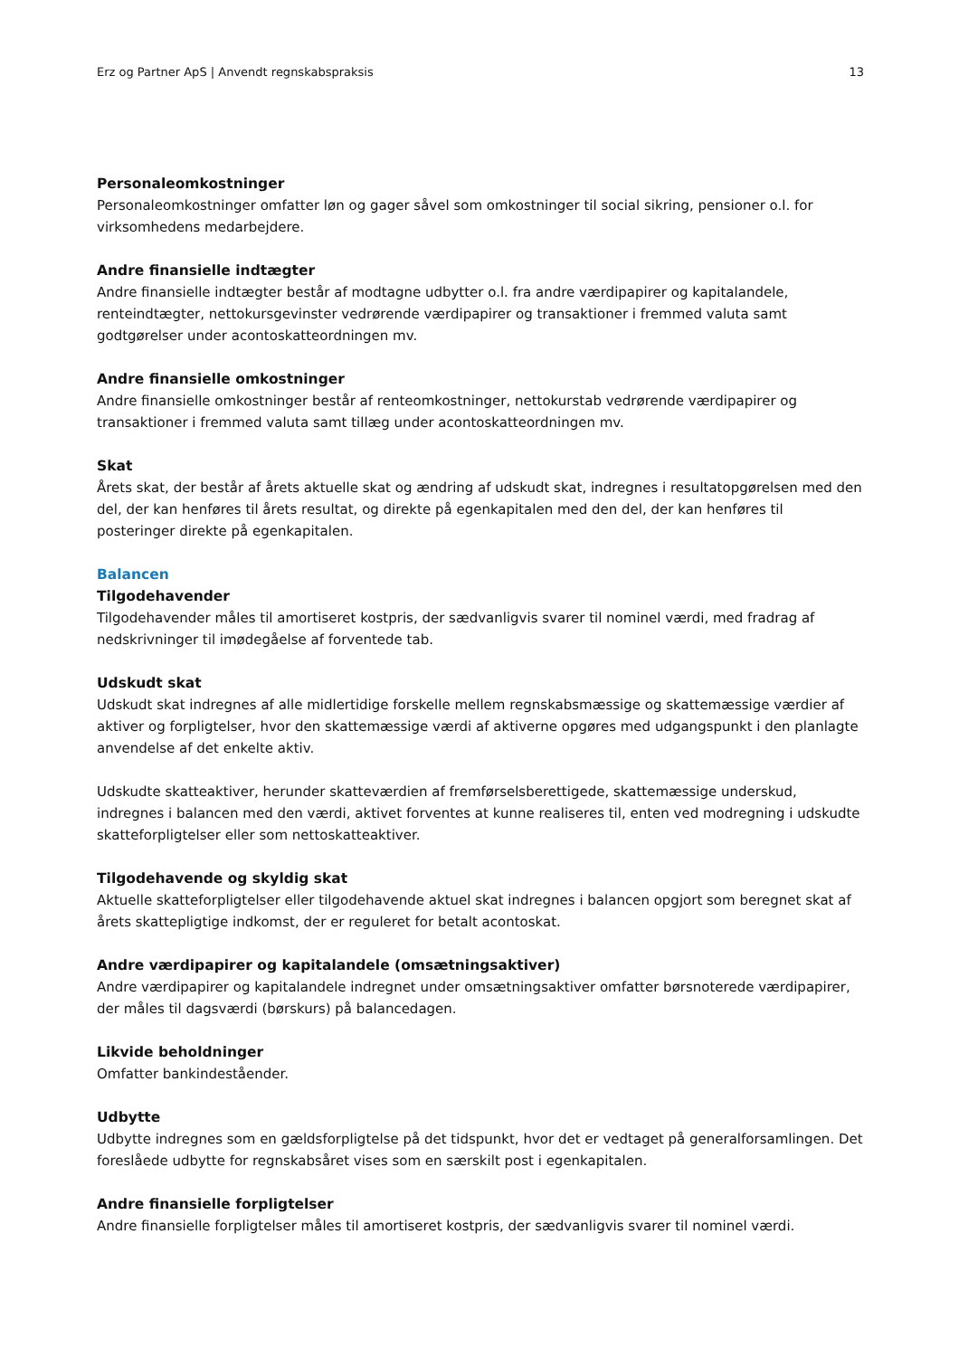Erz og Partner ApS | Anvendt regnskabspraksis 13
Personaleomkostninger
Personaleomkostninger omfatter løn og gager såvel som omkostninger til social sikring, pensioner o.l. for virksomhedens medarbejdere.
Andre finansielle indtægter
Andre finansielle indtægter består af modtagne udbytter o.l. fra andre værdipapirer og kapitalandele, renteindtægter, nettokursgevinster vedrørende værdipapirer og transaktioner i fremmed valuta samt godtgørelser under acontoskatteordningen mv.
Andre finansielle omkostninger
Andre finansielle omkostninger består af renteomkostninger, nettokurstab vedrørende værdipapirer og transaktioner i fremmed valuta samt tillæg under acontoskatteordningen mv.
Skat
Årets skat, der består af årets aktuelle skat og ændring af udskudt skat, indregnes i resultatopgørelsen med den del, der kan henføres til årets resultat, og direkte på egenkapitalen med den del, der kan henføres til posteringer direkte på egenkapitalen.
Balancen
Tilgodehavender
Tilgodehavender måles til amortiseret kostpris, der sædvanligvis svarer til nominel værdi, med fradrag af nedskrivninger til imødegåelse af forventede tab.
Udskudt skat
Udskudt skat indregnes af alle midlertidige forskelle mellem regnskabsmæssige og skattemæssige værdier af aktiver og forpligtelser, hvor den skattemæssige værdi af aktiverne opgøres med udgangspunkt i den planlagte anvendelse af det enkelte aktiv.
Udskudte skatteaktiver, herunder skatteværdien af fremførselsberettigede, skattemæssige underskud, indregnes i balancen med den værdi, aktivet forventes at kunne realiseres til, enten ved modregning i udskudte skatteforpligtelser eller som nettoskatteaktiver.
Tilgodehavende og skyldig skat
Aktuelle skatteforpligtelser eller tilgodehavende aktuel skat indregnes i balancen opgjort som beregnet skat af årets skattepligtige indkomst, der er reguleret for betalt acontoskat.
Andre værdipapirer og kapitalandele (omsætningsaktiver)
Andre værdipapirer og kapitalandele indregnet under omsætningsaktiver omfatter børsnoterede værdipapirer, der måles til dagsværdi (børskurs) på balancedagen.
Likvide beholdninger
Omfatter bankindeståender.
Udbytte
Udbytte indregnes som en gældsforpligtelse på det tidspunkt, hvor det er vedtaget på generalforsamlingen. Det foreslåede udbytte for regnskabsåret vises som en særskilt post i egenkapitalen.
Andre finansielle forpligtelser
Andre finansielle forpligtelser måles til amortiseret kostpris, der sædvanligvis svarer til nominel værdi.